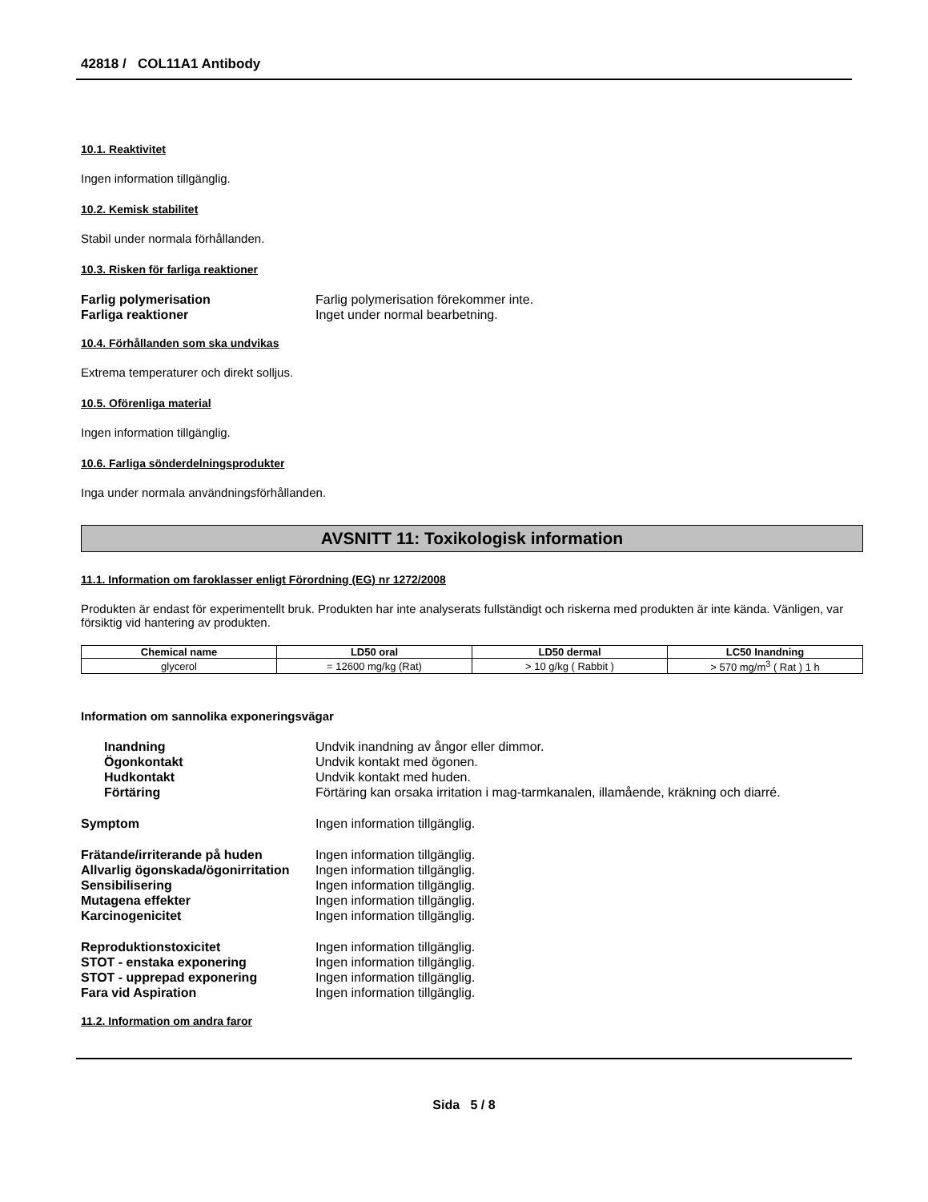42818 / COL11A1 Antibody
10.1. Reaktivitet
Ingen information tillgänglig.
10.2. Kemisk stabilitet
Stabil under normala förhållanden.
10.3. Risken för farliga reaktioner
Farlig polymerisation Farlig polymerisation förekommer inte. Farliga reaktioner Inget under normal bearbetning.
10.4. Förhållanden som ska undvikas
Extrema temperaturer och direkt solljus.
10.5. Oförenliga material
Ingen information tillgänglig.
10.6. Farliga sönderdelningsprodukter
Inga under normala användningsförhållanden.
AVSNITT 11: Toxikologisk information
11.1. Information om faroklasser enligt Förordning (EG) nr 1272/2008
Produkten är endast för experimentellt bruk. Produkten har inte analyserats fullständigt och riskerna med produkten är inte kända. Vänligen, var försiktig vid hantering av produkten.
| Chemical name | LD50 oral | LD50 dermal | LC50 Inandning |
| --- | --- | --- | --- |
| glycerol | = 12600 mg/kg (Rat) | > 10 g/kg ( Rabbit ) | > 570 mg/m<sup>3</sup> ( Rat ) 1 h |
Information om sannolika exponeringsvägar
Inandning Undvik inandning av ångor eller dimmor. Ögonkontakt Undvik kontakt med ögonen. Hudkontakt Undvik kontakt med huden. Förtäring Förtäring kan orsaka irritation i mag-tarmkanalen, illamående, kräkning och diarré.
Symptom Ingen information tillgänglig.
Frätande/irriterande på huden Ingen information tillgänglig. Allvarlig ögonskada/ögonirritation Ingen information tillgänglig. Sensibilisering Ingen information tillgänglig. Mutagena effekter Ingen information tillgänglig. Karcinogenicitet Ingen information tillgänglig.
Reproduktionstoxicitet Ingen information tillgänglig. STOT - enstaka exponering Ingen information tillgänglig. STOT - upprepad exponering Ingen information tillgänglig. Fara vid Aspiration Ingen information tillgänglig.
11.2. Information om andra faror
Sida 5 / 8